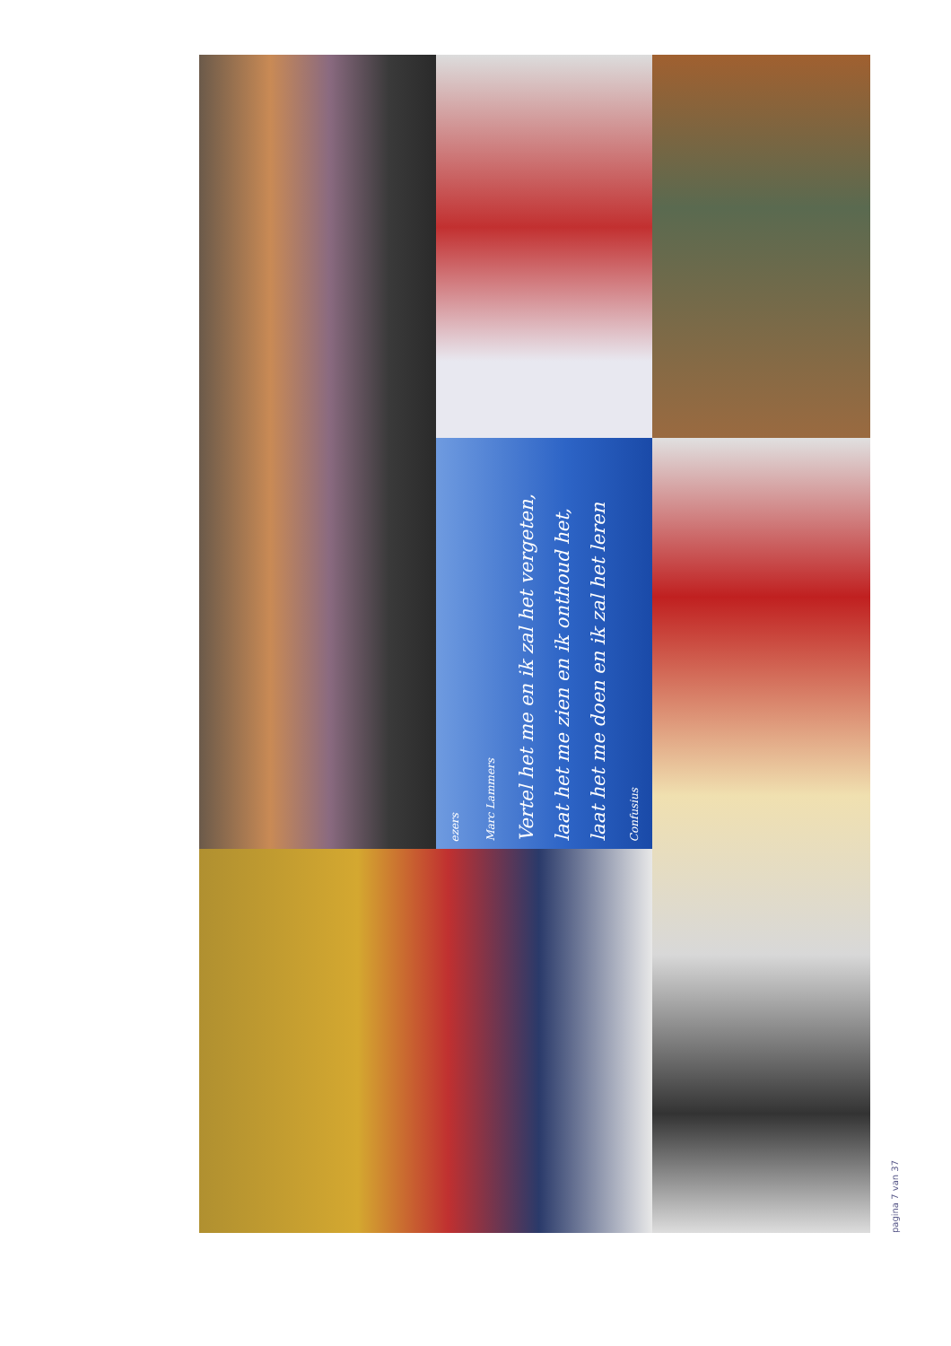ezers
Marc Lammers
Vertel het me en ik zal het vergeten,
laat het me zien en ik onthoud het,
laat het me doen en ik zal het leren
Confusius
pagina 7 van 37